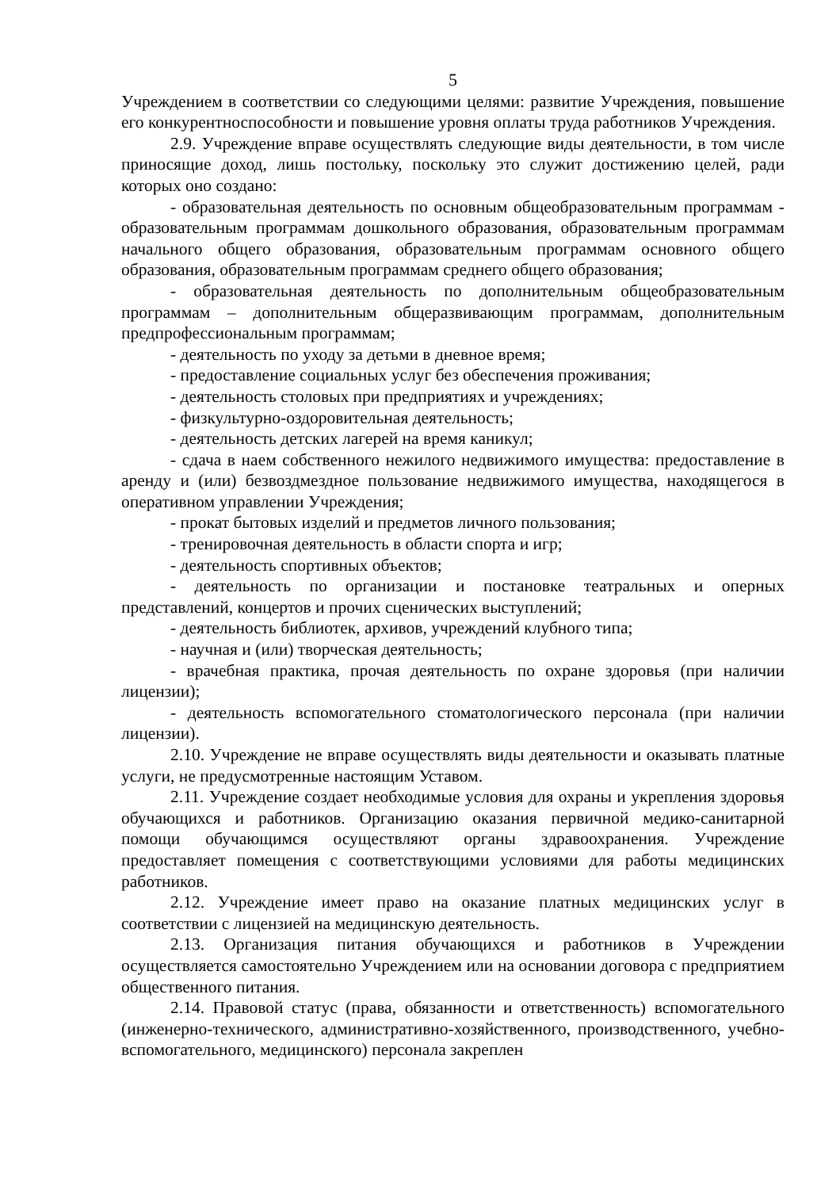5
Учреждением в соответствии со следующими целями: развитие Учреждения, повышение его конкурентноспособности и повышение уровня оплаты труда работников Учреждения.
2.9. Учреждение вправе осуществлять следующие виды деятельности, в том числе приносящие доход, лишь постольку, поскольку это служит достижению целей, ради которых оно создано:
- образовательная деятельность по основным общеобразовательным программам - образовательным программам дошкольного образования, образовательным программам начального общего образования, образовательным программам основного общего образования, образовательным программам среднего общего образования;
- образовательная деятельность по дополнительным общеобразовательным программам – дополнительным общеразвивающим программам, дополнительным предпрофессиональным программам;
- деятельность по уходу за детьми в дневное время;
- предоставление социальных услуг без обеспечения проживания;
- деятельность столовых при предприятиях и учреждениях;
- физкультурно-оздоровительная деятельность;
- деятельность детских лагерей на время каникул;
- сдача в наем собственного нежилого недвижимого имущества: предоставление в аренду и (или) безвоздмездное пользование недвижимого имущества, находящегося в оперативном управлении Учреждения;
- прокат бытовых изделий и предметов личного пользования;
- тренировочная деятельность в области спорта и игр;
- деятельность спортивных объектов;
- деятельность по организации и постановке театральных и оперных представлений, концертов и прочих сценических выступлений;
- деятельность библиотек, архивов, учреждений клубного типа;
- научная и (или) творческая деятельность;
- врачебная практика, прочая деятельность по охране здоровья (при наличии лицензии);
- деятельность вспомогательного стоматологического персонала (при наличии лицензии).
2.10. Учреждение не вправе осуществлять виды деятельности и оказывать платные услуги, не предусмотренные настоящим Уставом.
2.11. Учреждение создает необходимые условия для охраны и укрепления здоровья обучающихся и работников. Организацию оказания первичной медико-санитарной помощи обучающимся осуществляют органы здравоохранения. Учреждение предоставляет помещения с соответствующими условиями для работы медицинских работников.
2.12. Учреждение имеет право на оказание платных медицинских услуг в соответствии с лицензией на медицинскую деятельность.
2.13. Организация питания обучающихся и работников в Учреждении осуществляется самостоятельно Учреждением или на основании договора с предприятием общественного питания.
2.14. Правовой статус (права, обязанности и ответственность) вспомогательного (инженерно-технического, административно-хозяйственного, производственного, учебно-вспомогательного, медицинского) персонала закреплен